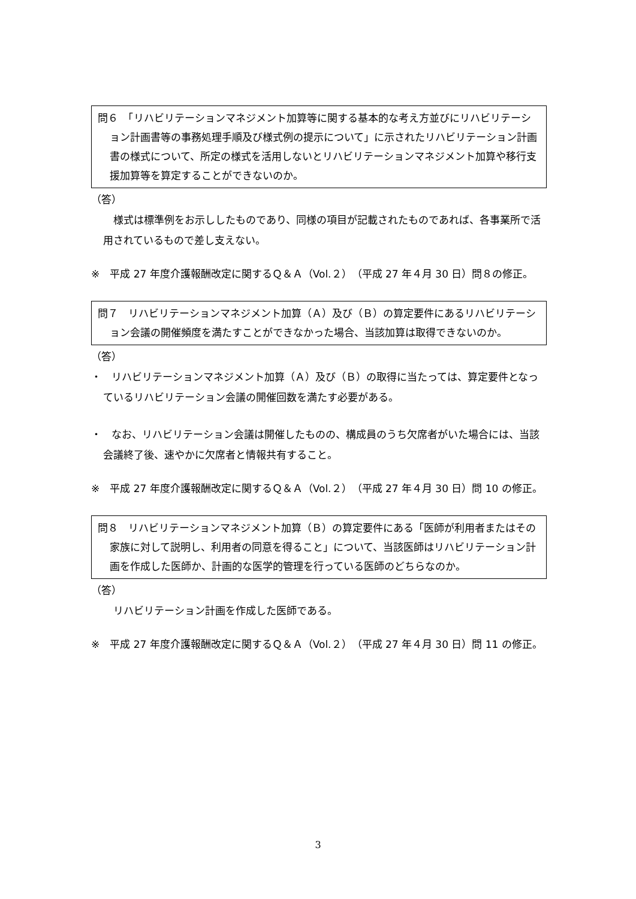問６　「リハビリテーションマネジメント加算等に関する基本的な考え方並びにリハビリテーション計画書等の事務処理手順及び様式例の提示について」に示されたリハビリテーション計画書の様式について、所定の様式を活用しないとリハビリテーションマネジメント加算や移行支援加算等を算定することができないのか。
（答）
　様式は標準例をお示ししたものであり、同様の項目が記載されたものであれば、各事業所で活用されているもので差し支えない。
※　平成 27 年度介護報酬改定に関するＱ＆Ａ（Vol.２）（平成 27 年４月 30 日）問８の修正。
問７　リハビリテーションマネジメント加算（Ａ）及び（Ｂ）の算定要件にあるリハビリテーション会議の開催頻度を満たすことができなかった場合、当該加算は取得できないのか。
（答）
・　リハビリテーションマネジメント加算（Ａ）及び（Ｂ）の取得に当たっては、算定要件となっているリハビリテーション会議の開催回数を満たす必要がある。
・　なお、リハビリテーション会議は開催したものの、構成員のうち欠席者がいた場合には、当該会議終了後、速やかに欠席者と情報共有すること。
※　平成 27 年度介護報酬改定に関するＱ＆Ａ（Vol.２）（平成 27 年４月 30 日）問 10 の修正。
問８　リハビリテーションマネジメント加算（Ｂ）の算定要件にある「医師が利用者またはその家族に対して説明し、利用者の同意を得ること」について、当該医師はリハビリテーション計画を作成した医師か、計画的な医学的管理を行っている医師のどちらなのか。
（答）
　リハビリテーション計画を作成した医師である。
※　平成 27 年度介護報酬改定に関するＱ＆Ａ（Vol.２）（平成 27 年４月 30 日）問 11 の修正。
3